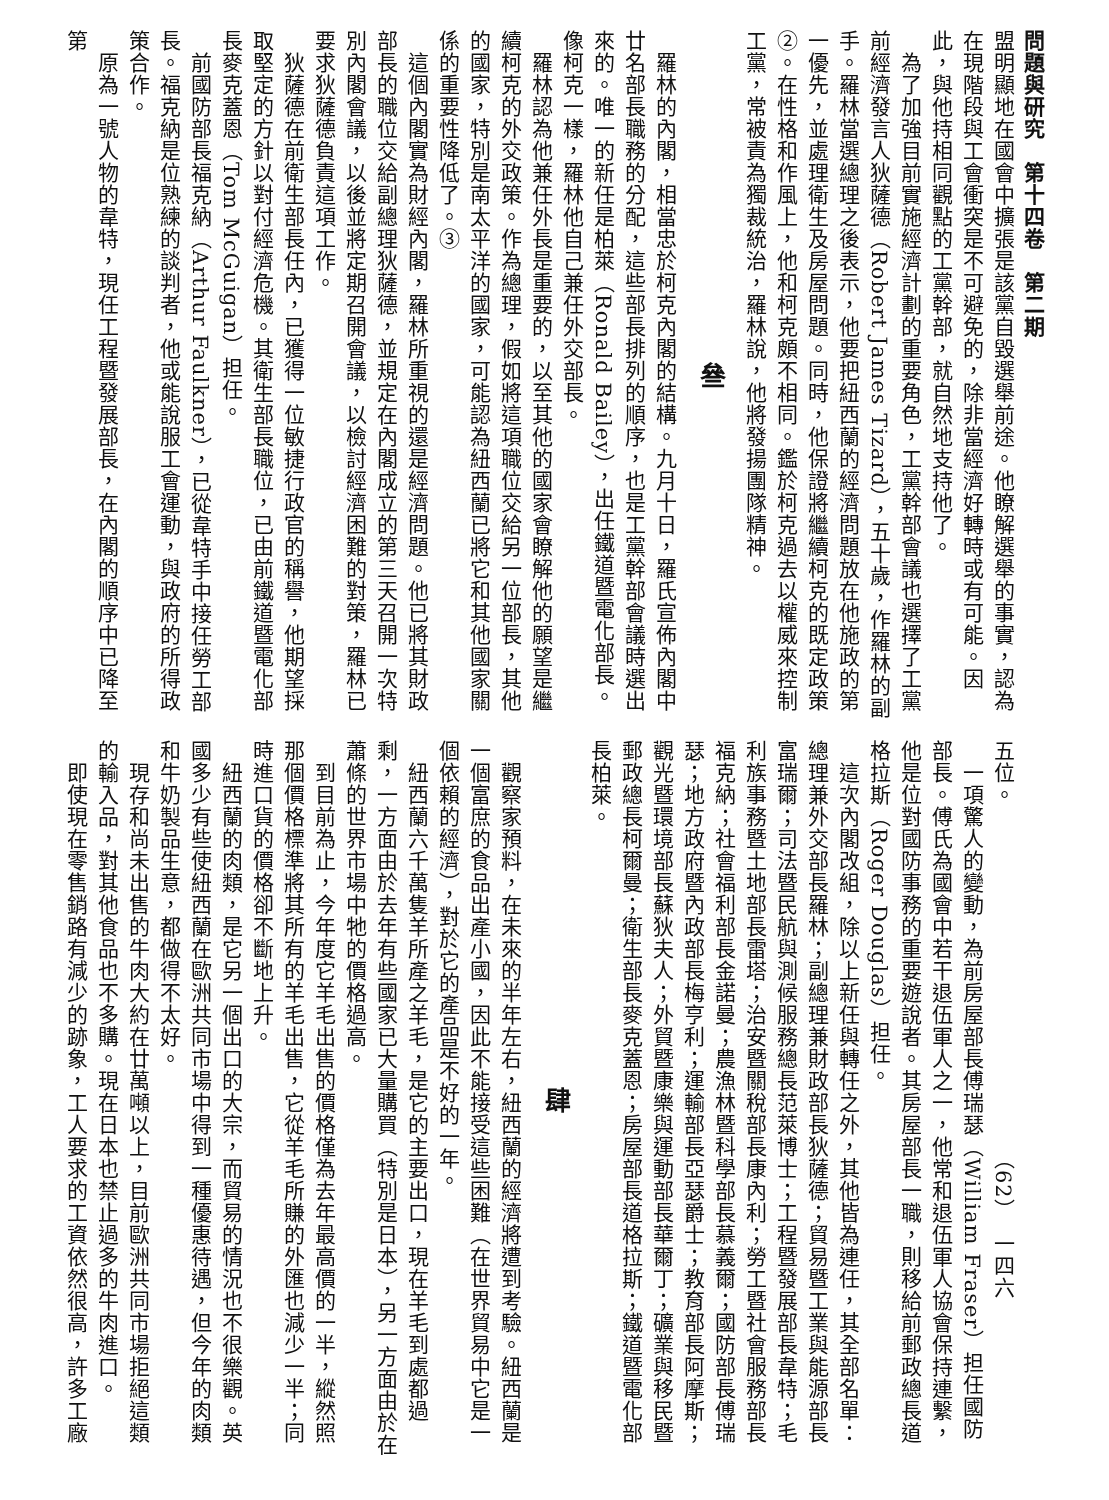問題與研究　第十四卷　第二期
盟明顯地在國會中擴張是該黨自毀選舉前途。他瞭解選舉的事實，認為在現階段與工會衝突是不可避免的，除非當經濟好轉時或有可能。因此，與他持相同觀點的工黨幹部，就自然地支持他了。
　為了加強目前實施經濟計劃的重要角色，工黨幹部會議也選擇了工黨前經濟發言人狄薩德（Robert James Tizard），五十歲，作羅林的副手。羅林當選總理之後表示，他要把紐西蘭的經濟問題放在他施政的第一優先，並處理衛生及房屋問題。同時，他保證將繼續柯克的既定政策②。在性格和作風上，他和柯克頗不相同。鑑於柯克過去以權威來控制工黨，常被責為獨裁統治，羅林說，他將發揚團隊精神。
叄
　羅林的內閣，相當忠於柯克內閣的結構。九月十日，羅氏宣佈內閣中廿名部長職務的分配，這些部長排列的順序，也是工黨幹部會議時選出來的。唯一的新任是柏萊（Ronald Bailey），出任鐵道暨電化部長。像柯克一樣，羅林他自己兼任外交部長。
　羅林認為他兼任外長是重要的，以至其他的國家會瞭解他的願望是繼續柯克的外交政策。作為總理，假如將這項職位交給另一位部長，其他的國家，特別是南太平洋的國家，可能認為紐西蘭已將它和其他國家關係的重要性降低了。③
　這個內閣實為財經內閣，羅林所重視的還是經濟問題。他已將其財政部長的職位交給副總理狄薩德，並規定在內閣成立的第三天召開一次特別內閣會議，以後並將定期召開會議，以檢討經濟困難的對策，羅林已要求狄薩德負責這項工作。
　狄薩德在前衛生部長任內，已獲得一位敏捷行政官的稱譽，他期望採取堅定的方針以對付經濟危機。其衛生部長職位，已由前鐵道暨電化部長麥克蓋恩（Tom McGuigan）担任。
　前國防部長福克納（Arthur Faulkner），已從韋特手中接任勞工部長。福克納是位熟練的談判者，他或能說服工會運動，與政府的所得政策合作。
　原為一號人物的韋特，現任工程暨發展部長，在內閣的順序中已降至第
五位。　　　　　　　　　　　　　　　　（62）　一四六
　一項驚人的變動，為前房屋部長傅瑞瑟（William Fraser）担任國防部長。傅氏為國會中若干退伍軍人之一，他常和退伍軍人協會保持連繫，他是位對國防事務的重要遊說者。其房屋部長一職，則移給前郵政總長道格拉斯（Roger Douglas）担任。
　這次內閣改組，除以上新任與轉任之外，其他皆為連任，其全部名單：總理兼外交部長羅林；副總理兼財政部長狄薩德；貿易暨工業與能源部長富瑞爾；司法暨民航與測候服務總長范萊博士；工程暨發展部長韋特；毛利族事務暨土地部長雷塔；治安暨關稅部長康內利；勞工暨社會服務部長福克納；社會福利部長金諾曼；農漁林暨科學部長慕義爾；國防部長傅瑞瑟；地方政府暨內政部長梅亨利；運輸部長亞瑟爵士；教育部長阿摩斯；觀光暨環境部長蘇狄夫人；外貿暨康樂與運動部長華爾丁；礦業與移民暨郵政總長柯爾曼；衛生部長麥克蓋恩；房屋部長道格拉斯；鐵道暨電化部長柏萊。
肆
　觀察家預料，在未來的半年左右，紐西蘭的經濟將遭到考驗。紐西蘭是一個富庶的食品出產小國，因此不能接受這些困難（在世界貿易中它是一個依賴的經濟），對於它的產品是不好的一年。
　紐西蘭六千萬隻羊所產之羊毛，是它的主要出口，現在羊毛到處都過剩，一方面由於去年有些國家已大量購買（特別是日本），另一方面由於在蕭條的世界市場中牠的價格過高。
　到目前為止，今年度它羊毛出售的價格僅為去年最高價的一半，縱然照那個價格標準將其所有的羊毛出售，它從羊毛所賺的外匯也減少一半；同時進口貨的價格卻不斷地上升。
　紐西蘭的肉類，是它另一個出口的大宗，而貿易的情況也不很樂觀。英國多少有些使紐西蘭在歐洲共同市場中得到一種優惠待遇，但今年的肉類和牛奶製品生意，都做得不太好。
　現存和尚未出售的牛肉大約在廿萬噸以上，目前歐洲共同市場拒絕這類的輸入品，對其他食品也不多購。現在日本也禁止過多的牛肉進口。
　即使現在零售銷路有減少的跡象，工人要求的工資依然很高，許多工廠